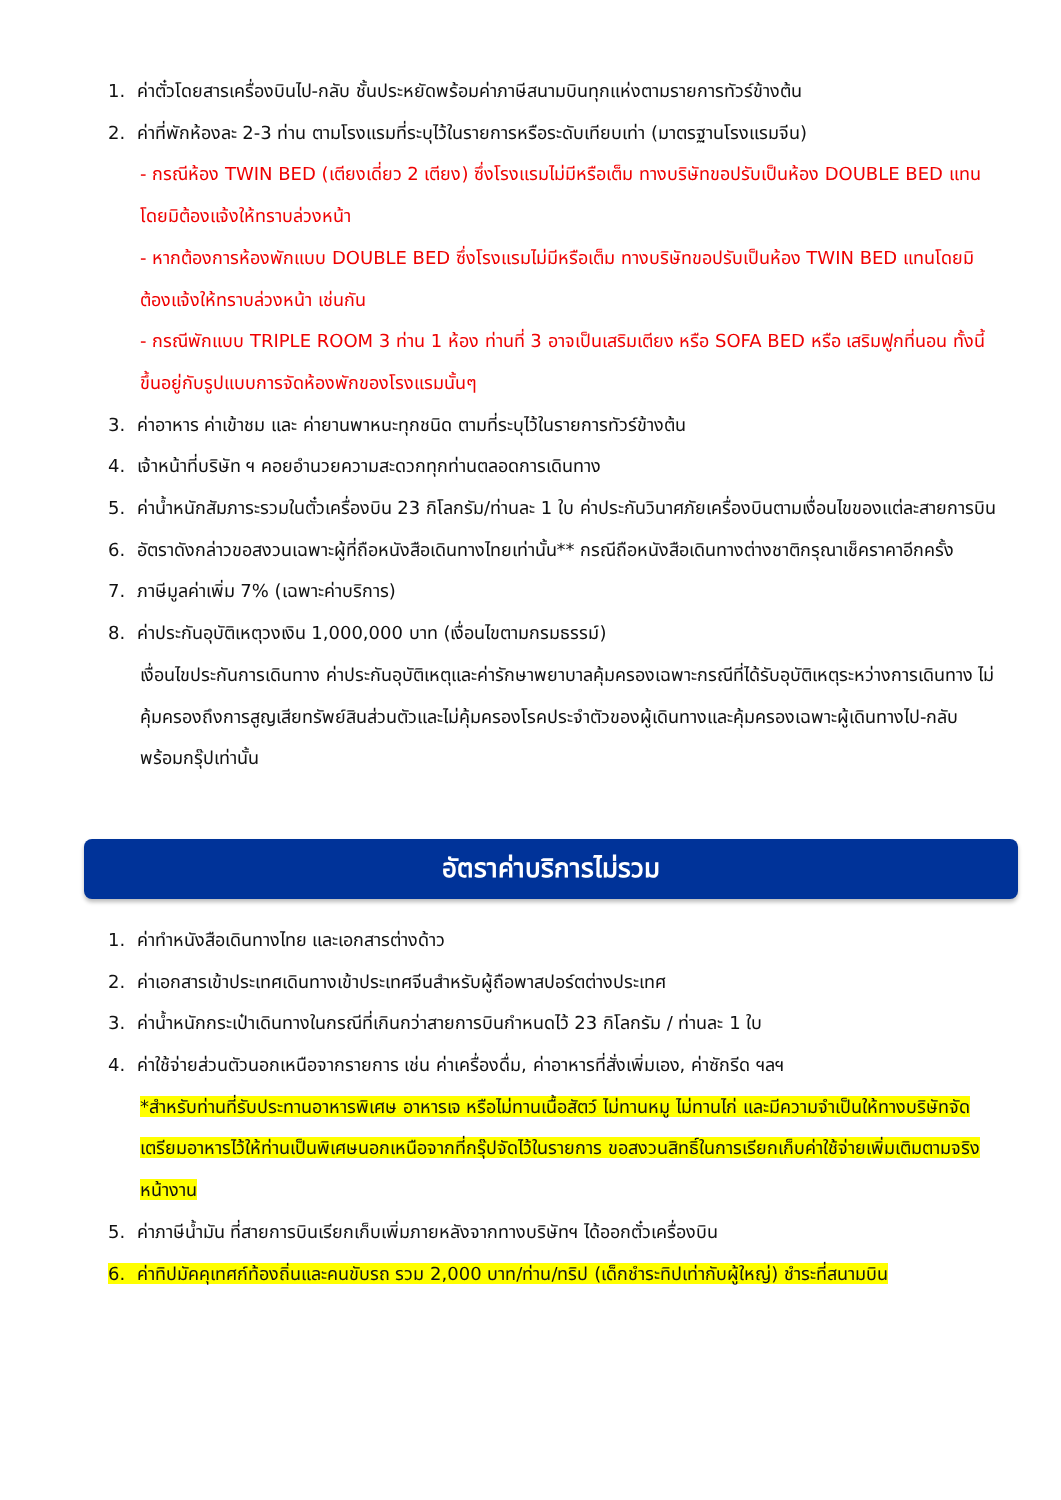1. ค่าตั๋วโดยสารเครื่องบินไป-กลับ ชั้นประหยัดพร้อมค่าภาษีสนามบินทุกแห่งตามรายการทัวร์ข้างต้น
2. ค่าที่พักห้องละ 2-3 ท่าน ตามโรงแรมที่ระบุไว้ในรายการหรือระดับเทียบเท่า (มาตรฐานโรงแรมจีน)
- กรณีห้อง TWIN BED (เตียงเดี่ยว 2 เตียง) ซึ่งโรงแรมไม่มีหรือเต็ม ทางบริษัทขอปรับเป็นห้อง DOUBLE BED แทนโดยมิต้องแจ้งให้ทราบล่วงหน้า
- หากต้องการห้องพักแบบ DOUBLE BED ซึ่งโรงแรมไม่มีหรือเต็ม ทางบริษัทขอปรับเป็นห้อง TWIN BED แทนโดยมิต้องแจ้งให้ทราบล่วงหน้า เช่นกัน
- กรณีพักแบบ TRIPLE ROOM 3 ท่าน 1 ห้อง ท่านที่ 3 อาจเป็นเสริมเตียง หรือ SOFA BED หรือ เสริมฟูกที่นอน ทั้งนี้ขึ้นอยู่กับรูปแบบการจัดห้องพักของโรงแรมนั้นๆ
3. ค่าอาหาร ค่าเข้าชม และ ค่ายานพาหนะทุกชนิด ตามที่ระบุไว้ในรายการทัวร์ข้างต้น
4. เจ้าหน้าที่บริษัท ฯ คอยอำนวยความสะดวกทุกท่านตลอดการเดินทาง
5. ค่าน้ำหนักสัมภาระรวมในตั๋วเครื่องบิน 23 กิโลกรัม/ท่านละ 1 ใบ ค่าประกันวินาศภัยเครื่องบินตามเงื่อนไขของแต่ละสายการบิน
6. อัตราดังกล่าวขอสงวนเฉพาะผู้ที่ถือหนังสือเดินทางไทยเท่านั้น** กรณีถือหนังสือเดินทางต่างชาติกรุณาเช็คราคาอีกครั้ง
7. ภาษีมูลค่าเพิ่ม 7% (เฉพาะค่าบริการ)
8. ค่าประกันอุบัติเหตุวงเงิน 1,000,000 บาท (เงื่อนไขตามกรมธรรม์)
เงื่อนไขประกันการเดินทาง ค่าประกันอุบัติเหตุและค่ารักษาพยาบาลคุ้มครองเฉพาะกรณีที่ได้รับอุบัติเหตุระหว่างการเดินทาง ไม่คุ้มครองถึงการสูญเสียทรัพย์สินส่วนตัวและไม่คุ้มครองโรคประจำตัวของผู้เดินทางและคุ้มครองเฉพาะผู้เดินทางไป-กลับพร้อมกรุ๊ปเท่านั้น
อัตราค่าบริการไม่รวม
1. ค่าทำหนังสือเดินทางไทย และเอกสารต่างด้าว
2. ค่าเอกสารเข้าประเทศเดินทางเข้าประเทศจีนสำหรับผู้ถือพาสปอร์ตต่างประเทศ
3. ค่าน้ำหนักกระเป๋าเดินทางในกรณีที่เกินกว่าสายการบินกำหนดไว้ 23 กิโลกรัม / ท่านละ 1 ใบ
4. ค่าใช้จ่ายส่วนตัวนอกเหนือจากรายการ เช่น ค่าเครื่องดื่ม, ค่าอาหารที่สั่งเพิ่มเอง, ค่าซักรีด ฯลฯ
*สำหรับท่านที่รับประทานอาหารพิเศษ อาหารเจ หรือไม่ทานเนื้อสัตว์ ไม่ทานหมู ไม่ทานไก่ และมีความจำเป็นให้ทางบริษัทจัดเตรียมอาหารไว้ให้ท่านเป็นพิเศษนอกเหนือจากที่กรุ๊ปจัดไว้ในรายการ ขอสงวนสิทธิ์ในการเรียกเก็บค่าใช้จ่ายเพิ่มเติมตามจริงหน้างาน
5. ค่าภาษีน้ำมัน ที่สายการบินเรียกเก็บเพิ่มภายหลังจากทางบริษัทฯ ได้ออกตั๋วเครื่องบิน
6. ค่าทิปมัคคุเทศก์ท้องถิ่นและคนขับรถ รวม 2,000 บาท/ท่าน/ทริป (เด็กชำระทิปเท่ากับผู้ใหญ่) ชำระที่สนามบิน